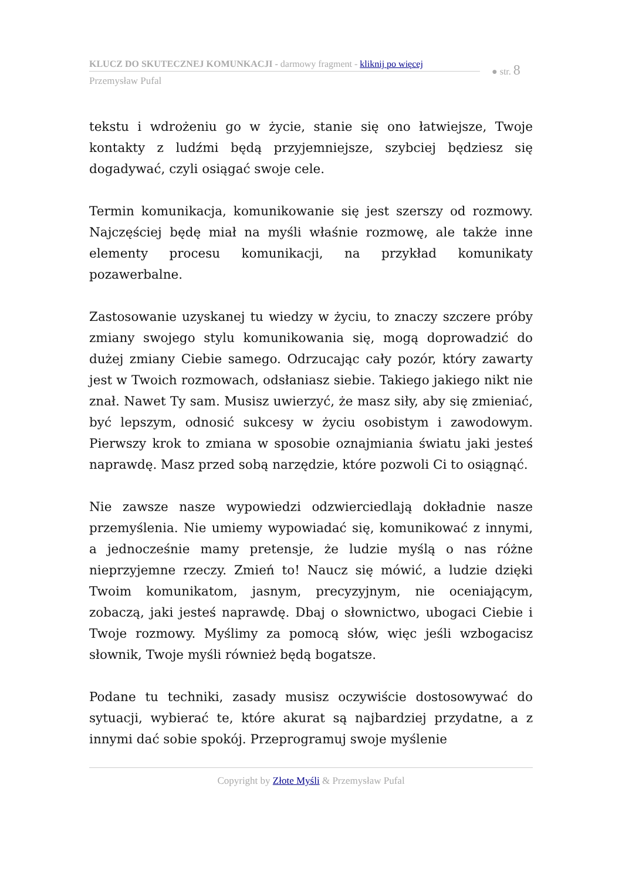KLUCZ DO SKUTECZNEJ KOMUNKACJI - darmowy fragment - kliknij po więcej
Przemysław Pufal
● str. 8
tekstu i wdrożeniu go w życie, stanie się ono łatwiejsze, Twoje kontakty z ludźmi będą przyjemniejsze, szybciej będziesz się dogadywać, czyli osiągać swoje cele.
Termin komunikacja, komunikowanie się jest szerszy od rozmowy. Najczęściej będę miał na myśli właśnie rozmowę, ale także inne elementy procesu komunikacji, na przykład komunikaty pozawerbalne.
Zastosowanie uzyskanej tu wiedzy w życiu, to znaczy szczere próby zmiany swojego stylu komunikowania się, mogą doprowadzić do dużej zmiany Ciebie samego. Odrzucając cały pozór, który zawarty jest w Twoich rozmowach, odsłaniasz siebie. Takiego jakiego nikt nie znał. Nawet Ty sam. Musisz uwierzyć, że masz siły, aby się zmieniać, być lepszym, odnosić sukcesy w życiu osobistym i zawodowym. Pierwszy krok to zmiana w sposobie oznajmiania światu jaki jesteś naprawdę. Masz przed sobą narzędzie, które pozwoli Ci to osiągnąć.
Nie zawsze nasze wypowiedzi odzwierciedlają dokładnie nasze przemyślenia. Nie umiemy wypowiadać się, komunikować z innymi, a jednocześnie mamy pretensje, że ludzie myślą o nas różne nieprzyjemne rzeczy. Zmień to! Naucz się mówić, a ludzie dzięki Twoim komunikatom, jasnym, precyzyjnym, nie oceniającym, zobaczą, jaki jesteś naprawdę. Dbaj o słownictwo, ubogaci Ciebie i Twoje rozmowy. Myślimy za pomocą słów, więc jeśli wzbogacisz słownik, Twoje myśli również będą bogatsze.
Podane tu techniki, zasady musisz oczywiście dostosowywać do sytuacji, wybierać te, które akurat są najbardziej przydatne, a z innymi dać sobie spokój. Przeprogramuj swoje myślenie
Copyright by Złote Myśli & Przemysław Pufal